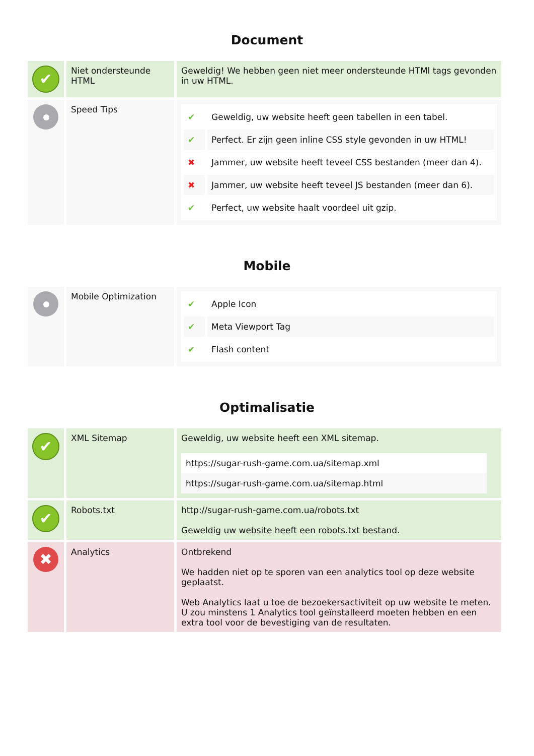Document
| ✔ | Niet ondersteunde HTML | Geweldig! We hebben geen niet meer ondersteunde HTMl tags gevonden in uw HTML. |
| | Speed Tips | / ✔ / Geweldig, uw website heeft geen tabellen in een tabel. / / ✔ / Perfect. Er zijn geen inline CSS style gevonden in uw HTML! / / ✖ / Jammer, uw website heeft teveel CSS bestanden (meer dan 4). / / ✖ / Jammer, uw website heeft teveel JS bestanden (meer dan 6). / / ✔ / Perfect, uw website haalt voordeel uit gzip. / |
Mobile
| | Mobile Optimization | / ✔ / Apple Icon / / ✔ / Meta Viewport Tag / / ✔ / Flash content / |
Optimalisatie
| ✔ | XML Sitemap | Geweldig, uw website heeft een XML sitemap. https://sugar-rush-game.com.ua/sitemap.xml https://sugar-rush-game.com.ua/sitemap.html |
| ✔ | Robots.txt | http://sugar-rush-game.com.ua/robots.txt Geweldig uw website heeft een robots.txt bestand. |
| ✖ | Analytics | Ontbrekend We hadden niet op te sporen van een analytics tool op deze website geplaatst. Web Analytics laat u toe de bezoekersactiviteit op uw website te meten. U zou minstens 1 Analytics tool geïnstalleerd moeten hebben en een extra tool voor de bevestiging van de resultaten. |